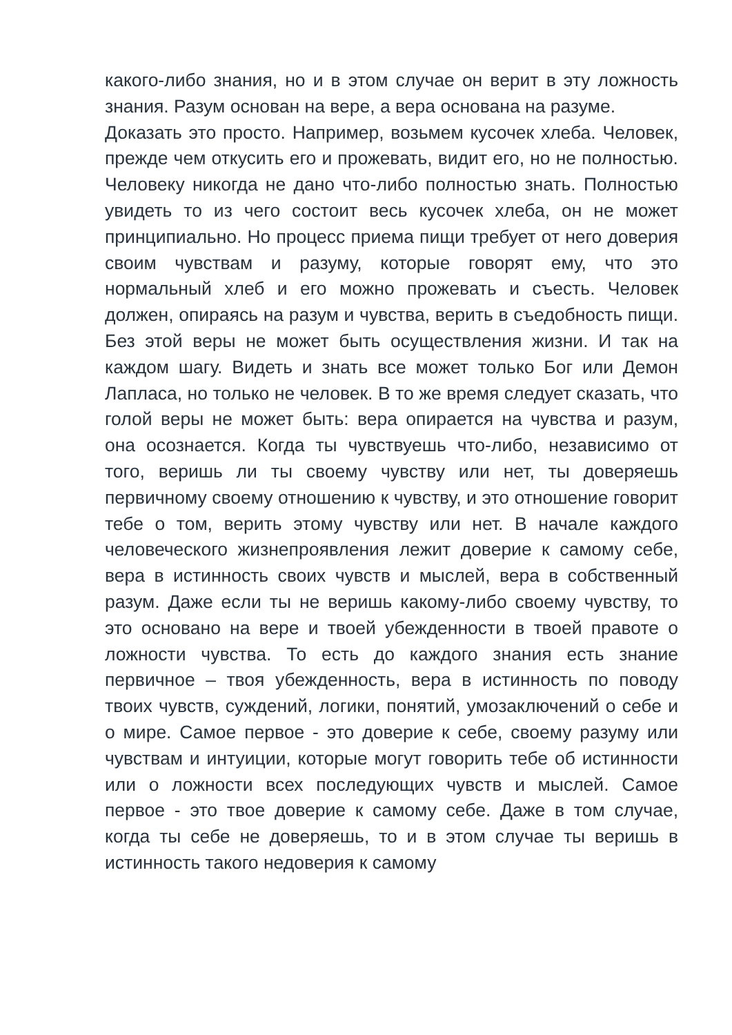какого-либо знания, но и в этом случае он верит в эту ложность знания. Разум основан на вере, а вера основана на разуме.
Доказать это просто. Например, возьмем кусочек хлеба. Человек, прежде чем откусить его и прожевать, видит его, но не полностью. Человеку никогда не дано что-либо полностью знать. Полностью увидеть то из чего состоит весь кусочек хлеба, он не может принципиально. Но процесс приема пищи требует от него доверия своим чувствам и разуму, которые говорят ему, что это нормальный хлеб и его можно прожевать и съесть. Человек должен, опираясь на разум и чувства, верить в съедобность пищи. Без этой веры не может быть осуществления жизни. И так на каждом шагу. Видеть и знать все может только Бог или Демон Лапласа, но только не человек. В то же время следует сказать, что голой веры не может быть: вера опирается на чувства и разум, она осознается. Когда ты чувствуешь что-либо, независимо от того, веришь ли ты своему чувству или нет, ты доверяешь первичному своему отношению к чувству, и это отношение говорит тебе о том, верить этому чувству или нет. В начале каждого человеческого жизнепроявления лежит доверие к самому себе, вера в истинность своих чувств и мыслей, вера в собственный разум. Даже если ты не веришь какому-либо своему чувству, то это основано на вере и твоей убежденности в твоей правоте о ложности чувства. То есть до каждого знания есть знание первичное – твоя убежденность, вера в истинность по поводу твоих чувств, суждений, логики, понятий, умозаключений о себе и о мире. Самое первое - это доверие к себе, своему разуму или чувствам и интуиции, которые могут говорить тебе об истинности или о ложности всех последующих чувств и мыслей. Самое первое - это твое доверие к самому себе. Даже в том случае, когда ты себе не доверяешь, то и в этом случае ты веришь в истинность такого недоверия к самому